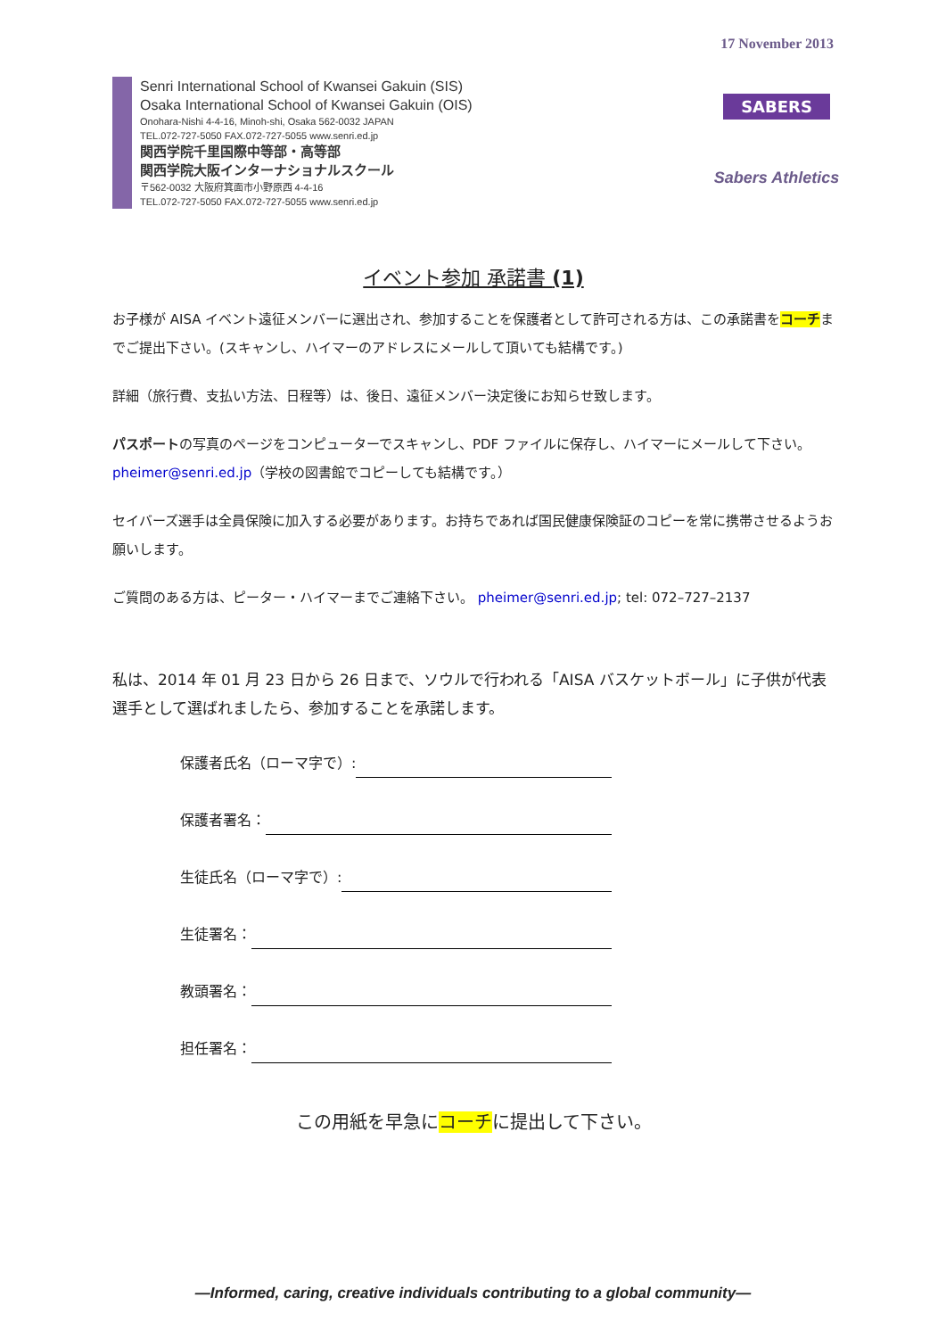17 November 2013
Senri International School of Kwansei Gakuin (SIS)
Osaka International School of Kwansei Gakuin (OIS)
Onohara-Nishi 4-4-16, Minoh-shi, Osaka 562-0032 JAPAN
TEL.072-727-5050 FAX.072-727-5055 www.senri.ed.jp
関西学院千里国際中等部・高等部
関西学院大阪インターナショナルスクール
〒562-0032 大阪府箕面市小野原西 4-4-16
TEL.072-727-5050 FAX.072-727-5055 www.senri.ed.jp
SABERS
Sabers Athletics
イベント参加 承諾書 (1)
お子様が AISA イベント遠征メンバーに選出され、参加することを保護者として許可される方は、この承諾書をコーチまでご提出下さい。(スキャンし、ハイマーのアドレスにメールして頂いても結構です。)
詳細（旅行費、支払い方法、日程等）は、後日、遠征メンバー決定後にお知らせ致します。
パスポートの写真のページをコンピューターでスキャンし、PDF ファイルに保存し、ハイマーにメールして下さい。 pheimer@senri.ed.jp（学校の図書館でコピーしても結構です。）
セイバーズ選手は全員保険に加入する必要があります。お持ちであれば国民健康保険証のコピーを常に携帯させるようお願いします。
ご質問のある方は、ピーター・ハイマーまでご連絡下さい。 pheimer@senri.ed.jp; tel: 072–727–2137
私は、2014 年 01 月 23 日から 26 日まで、ソウルで行われる「AISA バスケットボール」に子供が代表選手として選ばれましたら、参加することを承諾します。
保護者氏名（ローマ字で）:
保護者署名：
生徒氏名（ローマ字で）:
生徒署名：
教頭署名：
担任署名：
この用紙を早急にコーチに提出して下さい。
—Informed, caring, creative individuals contributing to a global community—